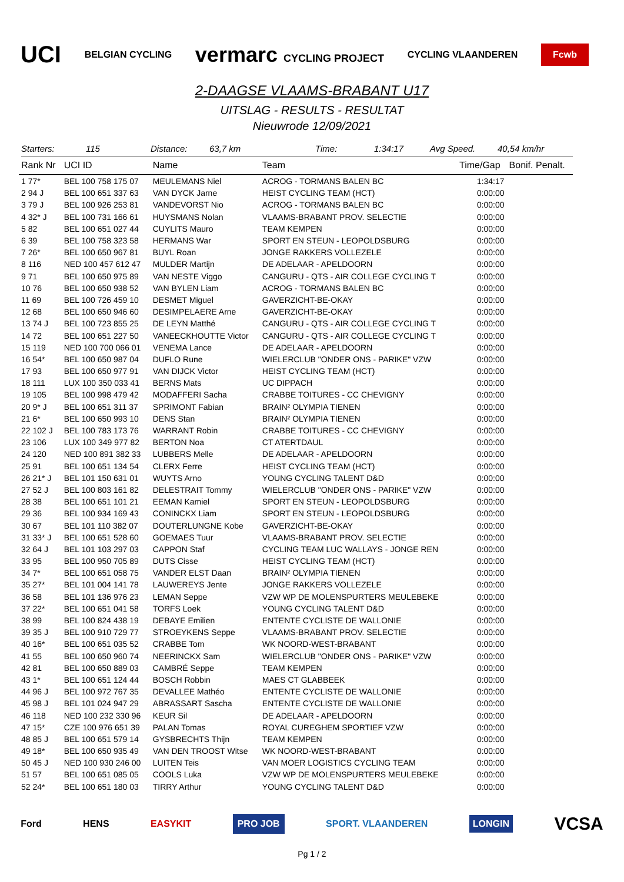UCI BELGIAN CYCLING vermarc CYCLING PROJECT CYCLING VLAANDEREN Fcwb
2-DAAGSE VLAAMS-BRABANT U17
UITSLAG - RESULTS - RESULTAT
Nieuwrode 12/09/2021
Starters: 115 Distance: 63,7 km Time: 1:34:17 Avg Speed. 40,54 km/hr
| Rank Nr | UCI ID | Name | Team | Time/Gap | Bonif. Penalt. |
| --- | --- | --- | --- | --- | --- |
| 1 77* | BEL 100 758 175 07 | MEULEMANS Niel | ACROG - TORMANS BALEN BC | 1:34:17 | |
| 2 94 J | BEL 100 651 337 63 | VAN DYCK Jarne | HEIST CYCLING TEAM (HCT) | 0:00:00 | |
| 3 79 J | BEL 100 926 253 81 | VANDEVORST Nio | ACROG - TORMANS BALEN BC | 0:00:00 | |
| 4 32* J | BEL 100 731 166 61 | HUYSMANS Nolan | VLAAMS-BRABANT PROV. SELECTIE | 0:00:00 | |
| 5 82 | BEL 100 651 027 44 | CUYLITS Mauro | TEAM KEMPEN | 0:00:00 | |
| 6 39 | BEL 100 758 323 58 | HERMANS War | SPORT EN STEUN - LEOPOLDSBURG | 0:00:00 | |
| 7 26* | BEL 100 650 967 81 | BUYL Roan | JONGE RAKKERS VOLLEZELE | 0:00:00 | |
| 8 116 | NED 100 457 612 47 | MULDER Martijn | DE ADELAAR - APELDOORN | 0:00:00 | |
| 9 71 | BEL 100 650 975 89 | VAN NESTE Viggo | CANGURU - QTS - AIR COLLEGE CYCLING T | 0:00:00 | |
| 10 76 | BEL 100 650 938 52 | VAN BYLEN Liam | ACROG - TORMANS BALEN BC | 0:00:00 | |
| 11 69 | BEL 100 726 459 10 | DESMET Miguel | GAVERZICHT-BE-OKAY | 0:00:00 | |
| 12 68 | BEL 100 650 946 60 | DESIMPELAERE Arne | GAVERZICHT-BE-OKAY | 0:00:00 | |
| 13 74 J | BEL 100 723 855 25 | DE LEYN Matthé | CANGURU - QTS - AIR COLLEGE CYCLING T | 0:00:00 | |
| 14 72 | BEL 100 651 227 50 | VANEECKHOUTTE Victor | CANGURU - QTS - AIR COLLEGE CYCLING T | 0:00:00 | |
| 15 119 | NED 100 700 066 01 | VENEMA Lance | DE ADELAAR - APELDOORN | 0:00:00 | |
| 16 54* | BEL 100 650 987 04 | DUFLO Rune | WIELERCLUB "ONDER ONS - PARIKE" VZW | 0:00:00 | |
| 17 93 | BEL 100 650 977 91 | VAN DIJCK Victor | HEIST CYCLING TEAM (HCT) | 0:00:00 | |
| 18 111 | LUX 100 350 033 41 | BERNS Mats | UC DIPPACH | 0:00:00 | |
| 19 105 | BEL 100 998 479 42 | MODAFFERI Sacha | CRABBE TOITURES - CC CHEVIGNY | 0:00:00 | |
| 20 9* J | BEL 100 651 311 37 | SPRIMONT Fabian | BRAIN² OLYMPIA TIENEN | 0:00:00 | |
| 21 6* | BEL 100 650 993 10 | DENS Stan | BRAIN² OLYMPIA TIENEN | 0:00:00 | |
| 22 102 J | BEL 100 783 173 76 | WARRANT Robin | CRABBE TOITURES - CC CHEVIGNY | 0:00:00 | |
| 23 106 | LUX 100 349 977 82 | BERTON Noa | CT ATERTDAUL | 0:00:00 | |
| 24 120 | NED 100 891 382 33 | LUBBERS Melle | DE ADELAAR - APELDOORN | 0:00:00 | |
| 25 91 | BEL 100 651 134 54 | CLERX Ferre | HEIST CYCLING TEAM (HCT) | 0:00:00 | |
| 26 21* J | BEL 101 150 631 01 | WUYTS Arno | YOUNG CYCLING TALENT D&D | 0:00:00 | |
| 27 52 J | BEL 100 803 161 82 | DELESTRAIT Tommy | WIELERCLUB "ONDER ONS - PARIKE" VZW | 0:00:00 | |
| 28 38 | BEL 100 651 101 21 | EEMAN Kamiel | SPORT EN STEUN - LEOPOLDSBURG | 0:00:00 | |
| 29 36 | BEL 100 934 169 43 | CONINCKX Liam | SPORT EN STEUN - LEOPOLDSBURG | 0:00:00 | |
| 30 67 | BEL 101 110 382 07 | DOUTERLUNGNE Kobe | GAVERZICHT-BE-OKAY | 0:00:00 | |
| 31 33* J | BEL 100 651 528 60 | GOEMAES Tuur | VLAAMS-BRABANT PROV. SELECTIE | 0:00:00 | |
| 32 64 J | BEL 101 103 297 03 | CAPPON Staf | CYCLING TEAM LUC WALLAYS - JONGE REN | 0:00:00 | |
| 33 95 | BEL 100 950 705 89 | DUTS Cisse | HEIST CYCLING TEAM (HCT) | 0:00:00 | |
| 34 7* | BEL 100 651 058 75 | VANDER ELST Daan | BRAIN² OLYMPIA TIENEN | 0:00:00 | |
| 35 27* | BEL 101 004 141 78 | LAUWEREYS Jente | JONGE RAKKERS VOLLEZELE | 0:00:00 | |
| 36 58 | BEL 101 136 976 23 | LEMAN Seppe | VZW WP DE MOLENSPURTERS MEULEBEKE | 0:00:00 | |
| 37 22* | BEL 100 651 041 58 | TORFS Loek | YOUNG CYCLING TALENT D&D | 0:00:00 | |
| 38 99 | BEL 100 824 438 19 | DEBAYE Emilien | ENTENTE CYCLISTE DE WALLONIE | 0:00:00 | |
| 39 35 J | BEL 100 910 729 77 | STROEYKENS Seppe | VLAAMS-BRABANT PROV. SELECTIE | 0:00:00 | |
| 40 16* | BEL 100 651 035 52 | CRABBE Tom | WK NOORD-WEST-BRABANT | 0:00:00 | |
| 41 55 | BEL 100 650 960 74 | NEERINCKX Sam | WIELERCLUB "ONDER ONS - PARIKE" VZW | 0:00:00 | |
| 42 81 | BEL 100 650 889 03 | CAMBRÉ Seppe | TEAM KEMPEN | 0:00:00 | |
| 43 1* | BEL 100 651 124 44 | BOSCH Robbin | MAES CT GLABBEEK | 0:00:00 | |
| 44 96 J | BEL 100 972 767 35 | DEVALLEE Mathéo | ENTENTE CYCLISTE DE WALLONIE | 0:00:00 | |
| 45 98 J | BEL 101 024 947 29 | ABRASSART Sascha | ENTENTE CYCLISTE DE WALLONIE | 0:00:00 | |
| 46 118 | NED 100 232 330 96 | KEUR Sil | DE ADELAAR - APELDOORN | 0:00:00 | |
| 47 15* | CZE 100 976 651 39 | PALAN Tomas | ROYAL CUREGHEM SPORTIEF VZW | 0:00:00 | |
| 48 85 J | BEL 100 651 579 14 | GYSBRECHTS Thijn | TEAM KEMPEN | 0:00:00 | |
| 49 18* | BEL 100 650 935 49 | VAN DEN TROOST Witse | WK NOORD-WEST-BRABANT | 0:00:00 | |
| 50 45 J | NED 100 930 246 00 | LUITEN Teis | VAN MOER LOGISTICS CYCLING TEAM | 0:00:00 | |
| 51 57 | BEL 100 651 085 05 | COOLS Luka | VZW WP DE MOLENSPURTERS MEULEBEKE | 0:00:00 | |
| 52 24* | BEL 100 651 180 03 | TIRRY Arthur | YOUNG CYCLING TALENT D&D | 0:00:00 | |
Ford HENS EASYKIT PRO JOB SPORT. VLAANDEREN LONGIN VCSA
Pg 1 / 2